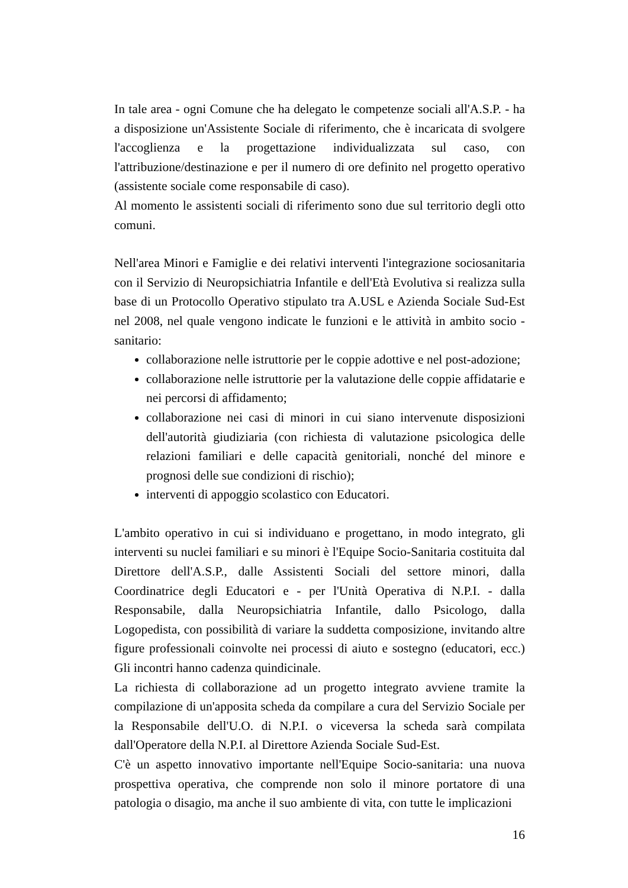In tale area - ogni Comune che ha delegato le competenze sociali all'A.S.P. - ha a disposizione un'Assistente Sociale di riferimento, che è incaricata di svolgere l'accoglienza e la progettazione individualizzata sul caso, con l'attribuzione/destinazione e per il numero di ore definito nel progetto operativo (assistente sociale come responsabile di caso).
Al momento le assistenti sociali di riferimento sono due sul territorio degli otto comuni.
Nell'area Minori e Famiglie e dei relativi interventi l'integrazione sociosanitaria con il Servizio di Neuropsichiatria Infantile e dell'Età Evolutiva si realizza sulla base di un Protocollo Operativo stipulato tra A.USL e Azienda Sociale Sud-Est nel 2008, nel quale vengono indicate le funzioni e le attività in ambito socio - sanitario:
collaborazione nelle istruttorie per le coppie adottive e nel post-adozione;
collaborazione nelle istruttorie per la valutazione delle coppie affidatarie e nei percorsi di affidamento;
collaborazione nei casi di minori in cui siano intervenute disposizioni dell'autorità giudiziaria (con richiesta di valutazione psicologica delle relazioni familiari e delle capacità genitoriali, nonché del minore e prognosi delle sue condizioni di rischio);
interventi di appoggio scolastico con Educatori.
L'ambito operativo in cui si individuano e progettano, in modo integrato, gli interventi su nuclei familiari e su minori è l'Equipe Socio-Sanitaria costituita dal Direttore dell'A.S.P., dalle Assistenti Sociali del settore minori, dalla Coordinatrice degli Educatori e - per l'Unità Operativa di N.P.I. - dalla Responsabile, dalla Neuropsichiatria Infantile, dallo Psicologo, dalla Logopedista, con possibilità di variare la suddetta composizione, invitando altre figure professionali coinvolte nei processi di aiuto e sostegno (educatori, ecc.) Gli incontri hanno cadenza quindicinale.
La richiesta di collaborazione ad un progetto integrato avviene tramite la compilazione di un'apposita scheda da compilare a cura del Servizio Sociale per la Responsabile dell'U.O. di N.P.I. o viceversa la scheda sarà compilata dall'Operatore della N.P.I. al Direttore Azienda Sociale Sud-Est.
C'è un aspetto innovativo importante nell'Equipe Socio-sanitaria: una nuova prospettiva operativa, che comprende non solo il minore portatore di una patologia o disagio, ma anche il suo ambiente di vita, con tutte le implicazioni
16